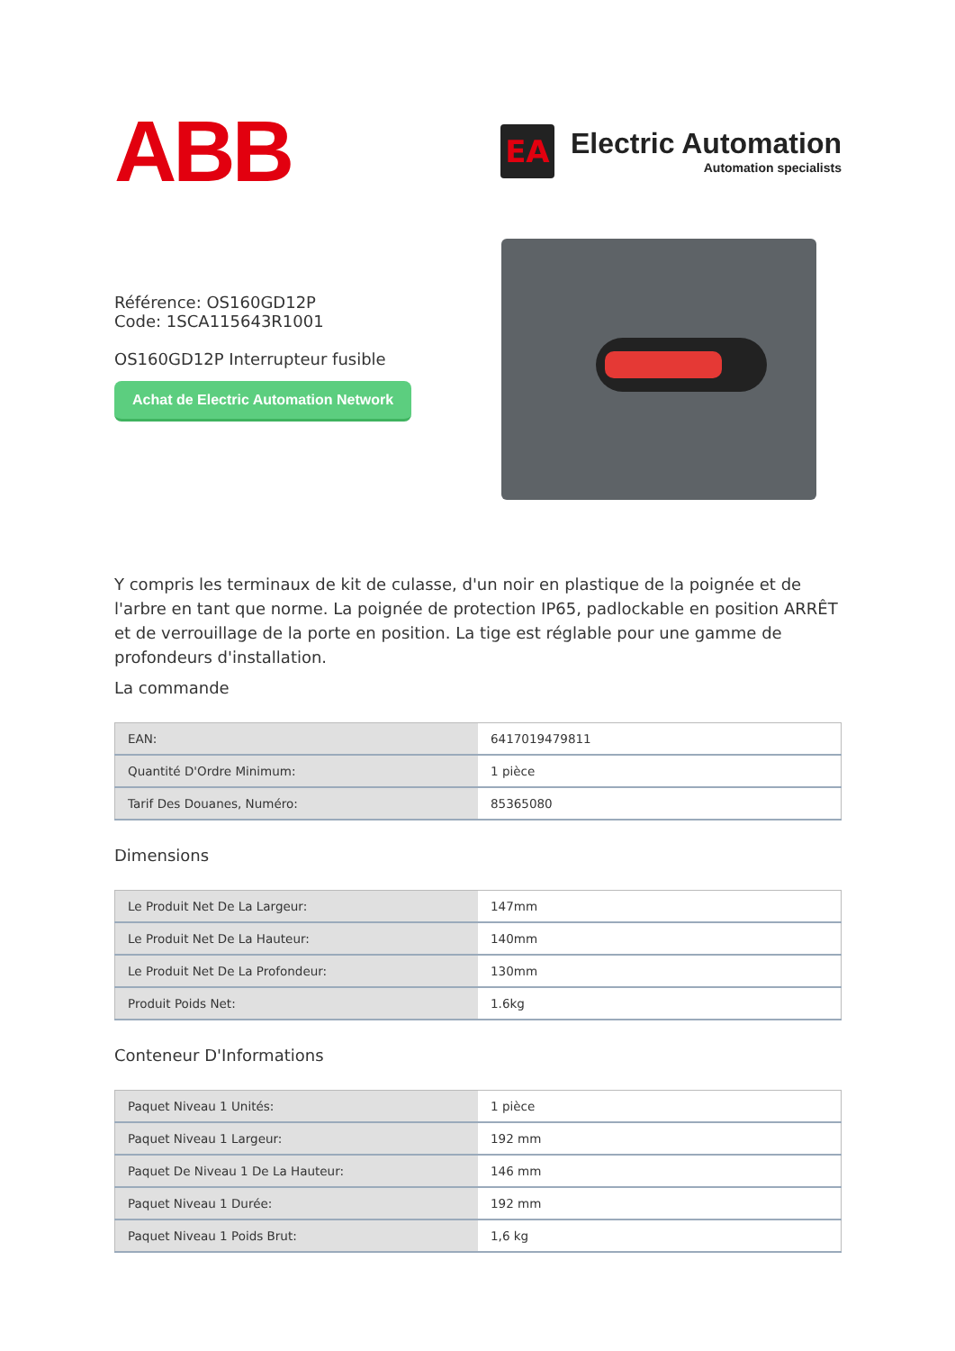ABB
EA
Electric Automation
Automation specialists
Référence: OS160GD12P
Code: 1SCA115643R1001
OS160GD12P Interrupteur fusible
Achat de Electric Automation Network
Y compris les terminaux de kit de culasse, d'un noir en plastique de la poignée et de l'arbre en tant que norme. La poignée de protection IP65, padlockable en position ARRÊT et de verrouillage de la porte en position. La tige est réglable pour une gamme de profondeurs d'installation.
La commande
| EAN: | 6417019479811 |
| Quantité D'Ordre Minimum: | 1 pièce |
| Tarif Des Douanes, Numéro: | 85365080 |
Dimensions
| Le Produit Net De La Largeur: | 147mm |
| Le Produit Net De La Hauteur: | 140mm |
| Le Produit Net De La Profondeur: | 130mm |
| Produit Poids Net: | 1.6kg |
Conteneur D'Informations
| Paquet Niveau 1 Unités: | 1 pièce |
| Paquet Niveau 1 Largeur: | 192 mm |
| Paquet De Niveau 1 De La Hauteur: | 146 mm |
| Paquet Niveau 1 Durée: | 192 mm |
| Paquet Niveau 1 Poids Brut: | 1,6 kg |